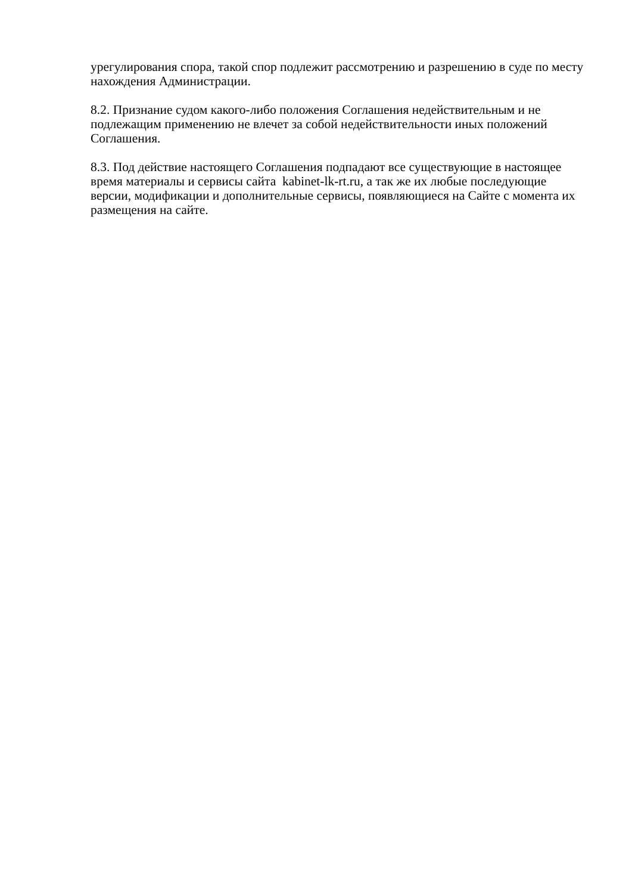урегулирования спора, такой спор подлежит рассмотрению и разрешению в суде по месту нахождения Администрации.
8.2. Признание судом какого-либо положения Соглашения недействительным и не подлежащим применению не влечет за собой недействительности иных положений Соглашения.
8.3. Под действие настоящего Соглашения подпадают все существующие в настоящее время материалы и сервисы сайта kabinet-lk-rt.ru, а так же их любые последующие версии, модификации и дополнительные сервисы, появляющиеся на Сайте с момента их размещения на сайте.